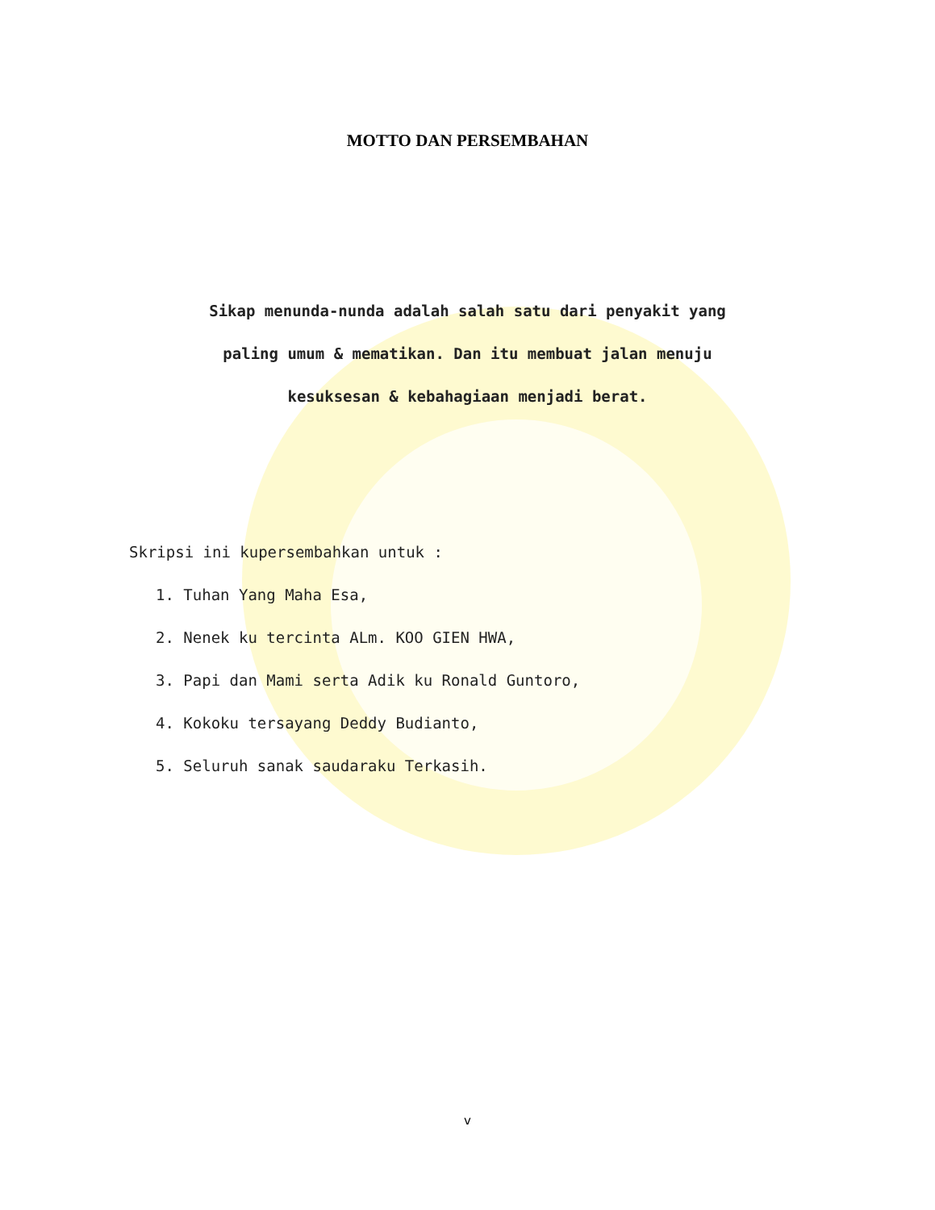MOTTO DAN PERSEMBAHAN
Sikap menunda-nunda adalah salah satu dari penyakit yang
paling umum & mematikan. Dan itu membuat jalan menuju
kesuksesan & kebahagiaan menjadi berat.
Skripsi ini kupersembahkan untuk :
1. Tuhan Yang Maha Esa,
2. Nenek ku tercinta ALm. KOO GIEN HWA,
3. Papi dan Mami serta Adik ku Ronald Guntoro,
4. Kokoku tersayang Deddy Budianto,
5. Seluruh sanak saudaraku Terkasih.
v